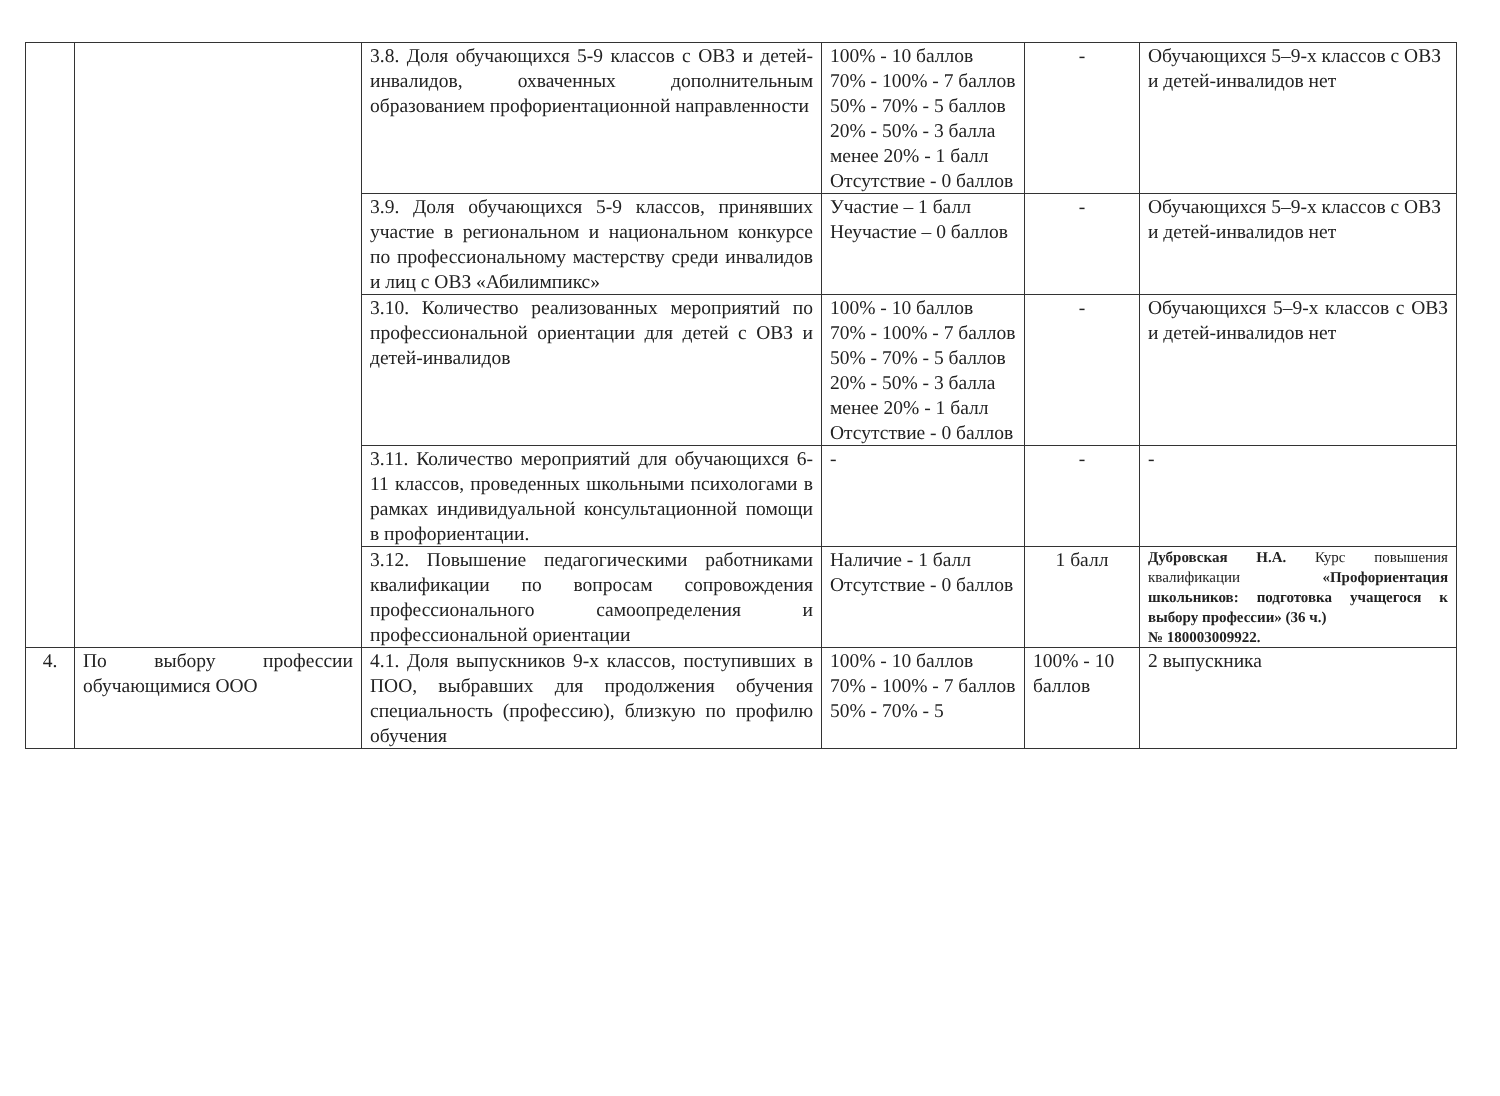| | | 3.8. Доля обучающихся 5-9 классов с ОВЗ и детей-инвалидов, охваченных дополнительным образованием профориентационной направленности | 100% - 10 баллов 70% - 100% - 7 баллов 50% - 70% - 5 баллов 20% - 50% - 3 балла менее 20% - 1 балл Отсутствие - 0 баллов | - | Обучающихся 5–9-х классов с ОВЗ и детей-инвалидов нет |
| | | 3.9. Доля обучающихся 5-9 классов, принявших участие в региональном и национальном конкурсе по профессиональному мастерству среди инвалидов и лиц с ОВЗ «Абилимпикс» | Участие – 1 балл Неучастие – 0 баллов | - | Обучающихся 5–9-х классов с ОВЗ и детей-инвалидов нет |
| | | 3.10. Количество реализованных мероприятий по профессиональной ориентации для детей с ОВЗ и детей-инвалидов | 100% - 10 баллов 70% - 100% - 7 баллов 50% - 70% - 5 баллов 20% - 50% - 3 балла менее 20% - 1 балл Отсутствие - 0 баллов | - | Обучающихся 5–9-х классов с ОВЗ и детей-инвалидов нет |
| | | 3.11. Количество мероприятий для обучающихся 6-11 классов, проведенных школьными психологами в рамках индивидуальной консультационной помощи в профориентации. | - | - | - |
| | | 3.12. Повышение педагогическими работниками квалификации по вопросам сопровождения профессионального самоопределения и профессиональной ориентации | Наличие - 1 балл Отсутствие - 0 баллов | 1 балл | Дубровская Н.А. Курс повышения квалификации «Профориентация школьников: подготовка учащегося к выбору профессии» (36 ч.) № 180003009922. |
| 4. | По выбору профессии обучающимися ООО | 4.1. Доля выпускников 9-х классов, поступивших в ПОО, выбравших для продолжения обучения специальность (профессию), близкую по профилю обучения | 100% - 10 баллов 70% - 100% - 7 баллов 50% - 70% - 5 | 100% - 10 баллов | 2 выпускника |